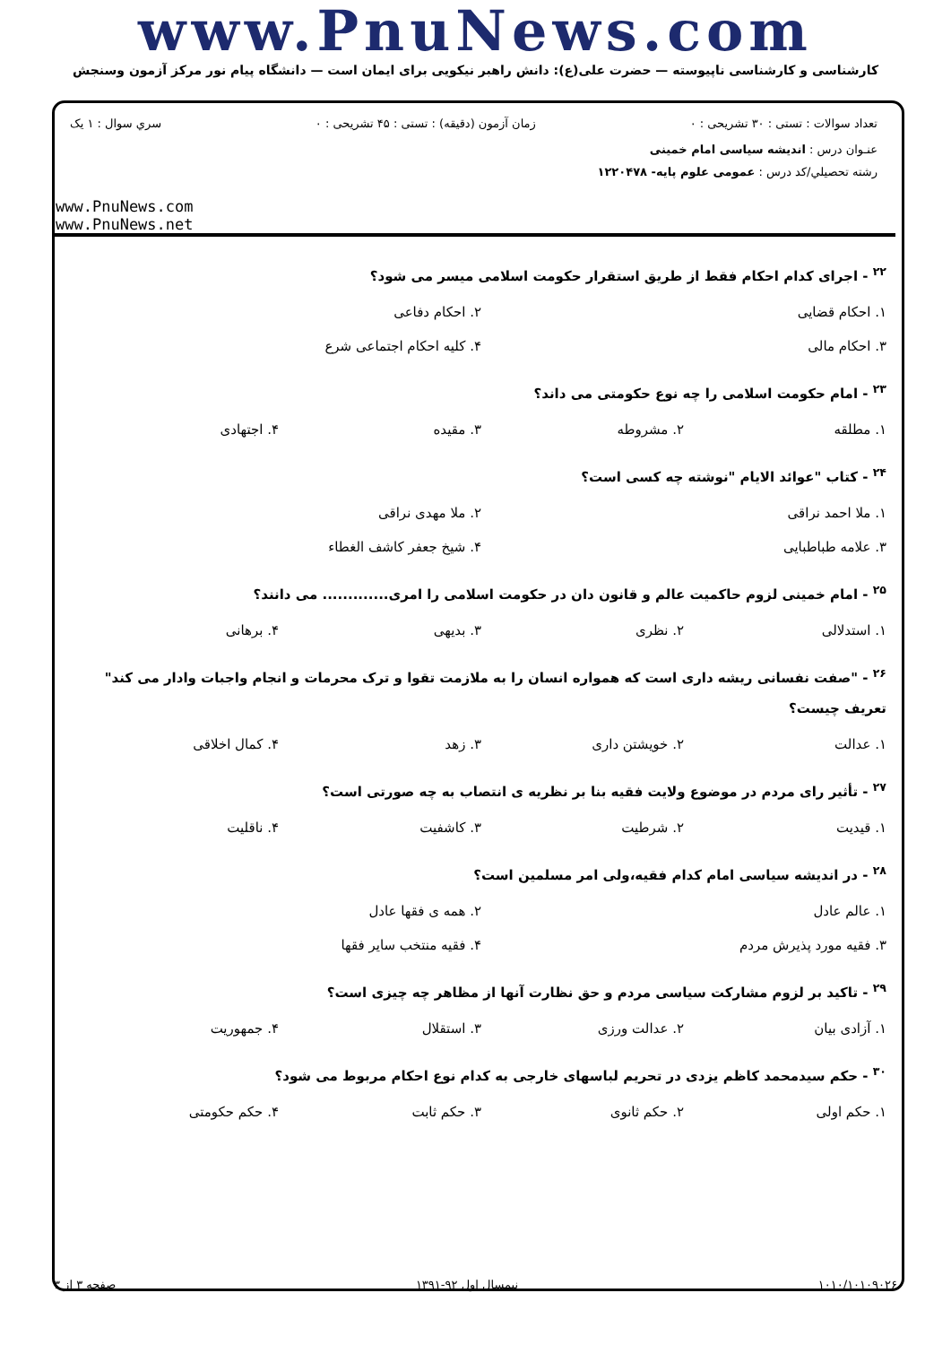www.PnuNews.com
کارشناسی و کارشناسی ناپیوسته — حضرت علی(ع): دانش راهبر نیکویی برای ایمان است — دانشگاه پیام نور مرکز آزمون وسنجش
تعداد سوالات : تستی : ۳۰ تشریحی : ۰ زمان آزمون (دقیقه) : تستی : ۴۵ تشریحی : ۰ سري سوال : ۱ يک
عنـوان درس : اندیشه سیاسی امام خمینی
رشته تحصيلي/کد درس : عمومی علوم پایه- ۱۲۲۰۴۷۸
www.PnuNews.com
www.PnuNews.net
<sup>۲۲</sup> - اجرای کدام احکام فقط از طریق استقرار حکومت اسلامی میسر می شود؟
۱. احکام قضایی ۲. احکام دفاعی ۳. احکام مالی ۴. کلیه احکام اجتماعی شرع
<sup>۲۳</sup> - امام حکومت اسلامی را چه نوع حکومتی می داند؟
۱. مطلقه ۲. مشروطه ۳. مقیده ۴. اجتهادی
<sup>۲۴</sup> - کتاب "عوائد الایام "نوشته چه کسی است؟
۱. ملا احمد نراقی ۲. ملا مهدی نراقی ۳. علامه طباطبایی ۴. شیخ جعفر کاشف الغطاء
<sup>۲۵</sup> - امام خمینی لزوم حاکمیت عالم و قانون دان در حکومت اسلامی را امری............. می دانند؟
۱. استدلالی ۲. نظری ۳. بدیهی ۴. برهانی
<sup>۲۶</sup> - "صفت نفسانی ریشه داری است که همواره انسان را به ملازمت تقوا و ترک محرمات و انجام واجبات وادار می کند" تعریف چیست؟
۱. عدالت ۲. خویشتن داری ۳. زهد ۴. کمال اخلاقی
<sup>۲۷</sup> - تأثیر رای مردم در موضوع ولایت فقیه بنا بر نظریه ی انتصاب به چه صورتی است؟
۱. قیدیت ۲. شرطیت ۳. کاشفیت ۴. ناقلیت
<sup>۲۸</sup> - در اندیشه سیاسی امام کدام فقیه،ولی امر مسلمین است؟
۱. عالم عادل ۲. همه ی فقها عادل ۳. فقیه مورد پذیرش مردم ۴. فقیه منتخب سایر فقها
<sup>۲۹</sup> - تاکید بر لزوم مشارکت سیاسی مردم و حق نظارت آنها از مظاهر چه چیزی است؟
۱. آزادی بیان ۲. عدالت ورزی ۳. استقلال ۴. جمهوریت
<sup>۳۰</sup> - حکم سیدمحمد کاظم یزدی در تحریم لباسهای خارجی به کدام نوع احکام مربوط می شود؟
۱. حکم اولی ۲. حکم ثانوی ۳. حکم ثابت ۴. حکم حکومتی
۱۰۱۰/۱۰۱۰۹۰۲۶ نیمسال اول ۹۲-۱۳۹۱ صفحه ۳ از ۳